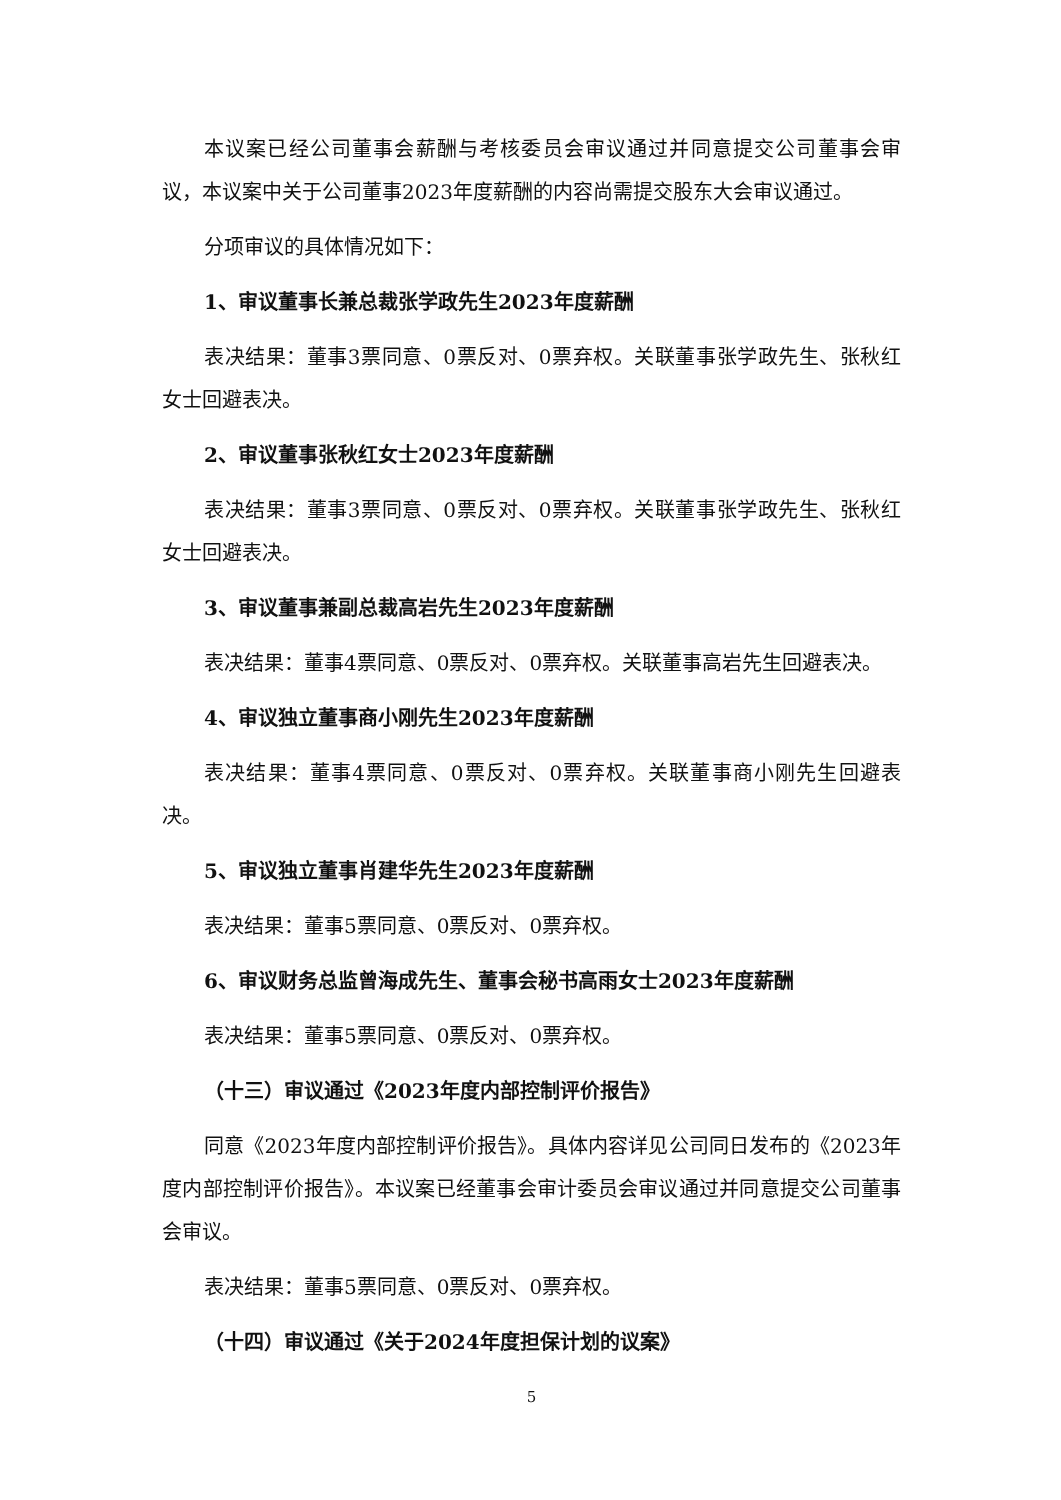本议案已经公司董事会薪酬与考核委员会审议通过并同意提交公司董事会审议，本议案中关于公司董事2023年度薪酬的内容尚需提交股东大会审议通过。
分项审议的具体情况如下：
1、审议董事长兼总裁张学政先生2023年度薪酬
表决结果：董事3票同意、0票反对、0票弃权。关联董事张学政先生、张秋红女士回避表决。
2、审议董事张秋红女士2023年度薪酬
表决结果：董事3票同意、0票反对、0票弃权。关联董事张学政先生、张秋红女士回避表决。
3、审议董事兼副总裁高岩先生2023年度薪酬
表决结果：董事4票同意、0票反对、0票弃权。关联董事高岩先生回避表决。
4、审议独立董事商小刚先生2023年度薪酬
表决结果：董事4票同意、0票反对、0票弃权。关联董事商小刚先生回避表决。
5、审议独立董事肖建华先生2023年度薪酬
表决结果：董事5票同意、0票反对、0票弃权。
6、审议财务总监曾海成先生、董事会秘书高雨女士2023年度薪酬
表决结果：董事5票同意、0票反对、0票弃权。
（十三）审议通过《2023年度内部控制评价报告》
同意《2023年度内部控制评价报告》。具体内容详见公司同日发布的《2023年度内部控制评价报告》。本议案已经董事会审计委员会审议通过并同意提交公司董事会审议。
表决结果：董事5票同意、0票反对、0票弃权。
（十四）审议通过《关于2024年度担保计划的议案》
5